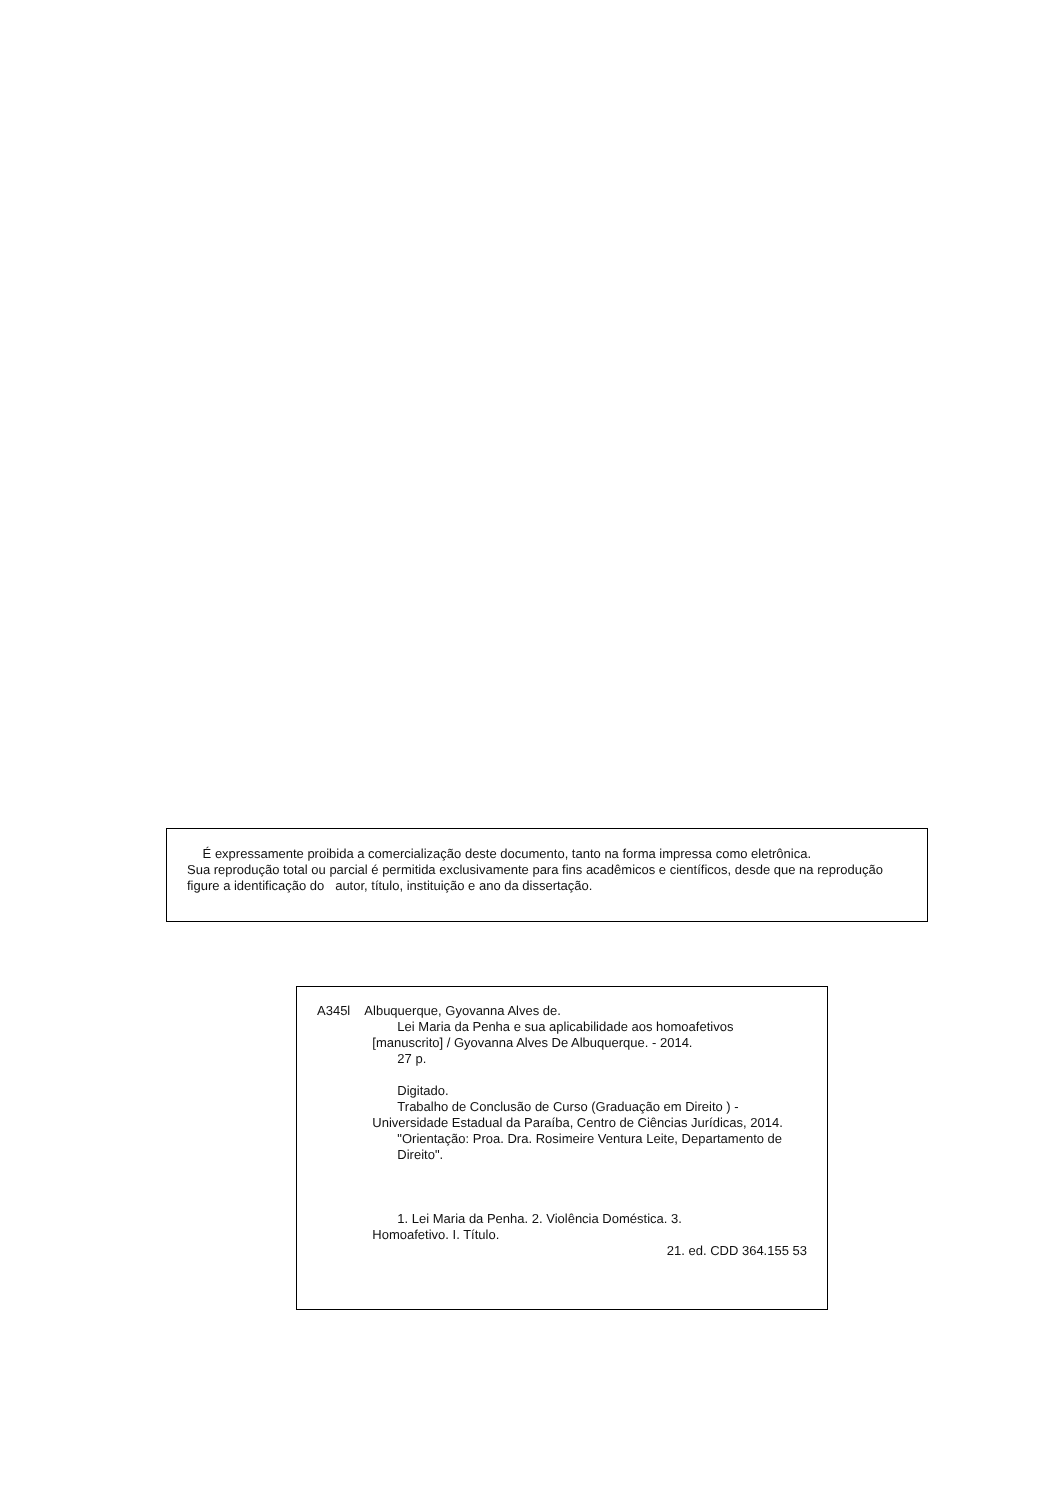É expressamente proibida a comercialização deste documento, tanto na forma impressa como eletrônica.
Sua reprodução total ou parcial é permitida exclusivamente para fins acadêmicos e científicos, desde que na reprodução figure a identificação do autor, título, instituição e ano da dissertação.
A345l Albuquerque, Gyovanna Alves de.
Lei Maria da Penha e sua aplicabilidade aos homoafetivos
[manuscrito] / Gyovanna Alves De Albuquerque. - 2014.
27 p.
Digitado.
Trabalho de Conclusão de Curso (Graduação em Direito ) -
Universidade Estadual da Paraíba, Centro de Ciências Jurídicas, 2014.
"Orientação: Proa. Dra. Rosimeire Ventura Leite, Departamento de Direito".
1. Lei Maria da Penha. 2. Violência Doméstica. 3.
Homoafetivo. I. Título.
21. ed. CDD 364.155 53